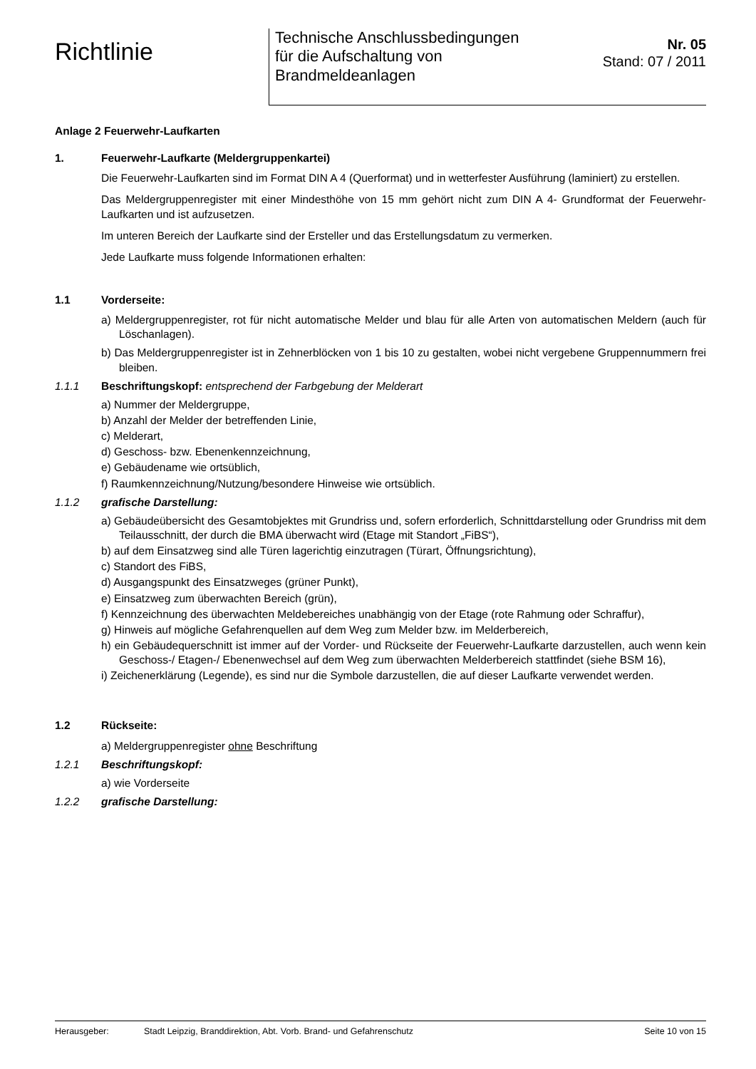Richtlinie
Technische Anschlussbedingungen
für die Aufschaltung von
Brandmeldeanlagen
Nr. 05
Stand: 07 / 2011
Anlage 2 Feuerwehr-Laufkarten
1. Feuerwehr-Laufkarte (Meldergruppenkartei)
Die Feuerwehr-Laufkarten sind im Format DIN A 4 (Querformat) und in wetterfester Ausführung (laminiert) zu erstellen.
Das Meldergruppenregister mit einer Mindesthöhe von 15 mm gehört nicht zum DIN A 4- Grundformat der Feuerwehr-Laufkarten und ist aufzusetzen.
Im unteren Bereich der Laufkarte sind der Ersteller und das Erstellungsdatum zu vermerken.
Jede Laufkarte muss folgende Informationen erhalten:
1.1 Vorderseite:
a) Meldergruppenregister, rot für nicht automatische Melder und blau für alle Arten von automatischen Meldern (auch für Löschanlagen).
b) Das Meldergruppenregister ist in Zehnerblöcken von 1 bis 10 zu gestalten, wobei nicht vergebene Gruppennummern frei bleiben.
1.1.1 Beschriftungskopf: entsprechend der Farbgebung der Melderart
a) Nummer der Meldergruppe,
b) Anzahl der Melder der betreffenden Linie,
c) Melderart,
d) Geschoss- bzw. Ebenenkennzeichnung,
e) Gebäudename wie ortsüblich,
f) Raumkennzeichnung/Nutzung/besondere Hinweise wie ortsüblich.
1.1.2 grafische Darstellung:
a) Gebäudeübersicht des Gesamtobjektes mit Grundriss und, sofern erforderlich, Schnittdarstellung oder Grundriss mit dem Teilausschnitt, der durch die BMA überwacht wird (Etage mit Standort „FiBS“),
b) auf dem Einsatzweg sind alle Türen lagerichtig einzutragen (Türart, Öffnungsrichtung),
c) Standort des FiBS,
d) Ausgangspunkt des Einsatzweges (grüner Punkt),
e) Einsatzweg zum überwachten Bereich (grün),
f) Kennzeichnung des überwachten Meldebereiches unabhängig von der Etage (rote Rahmung oder Schraffur),
g) Hinweis auf mögliche Gefahrenquellen auf dem Weg zum Melder bzw. im Melderbereich,
h) ein Gebäudequerschnitt ist immer auf der Vorder- und Rückseite der Feuerwehr-Laufkarte darzustellen, auch wenn kein Geschoss-/ Etagen-/ Ebenenwechsel auf dem Weg zum überwachten Melderbereich stattfindet (siehe BSM 16),
i) Zeichenerklärung (Legende), es sind nur die Symbole darzustellen, die auf dieser Laufkarte verwendet werden.
1.2 Rückseite:
a) Meldergruppenregister ohne Beschriftung
1.2.1 Beschriftungskopf:
a) wie Vorderseite
1.2.2 grafische Darstellung:
Herausgeber: Stadt Leipzig, Branddirektion, Abt. Vorb. Brand- und Gefahrenschutz Seite 10 von 15